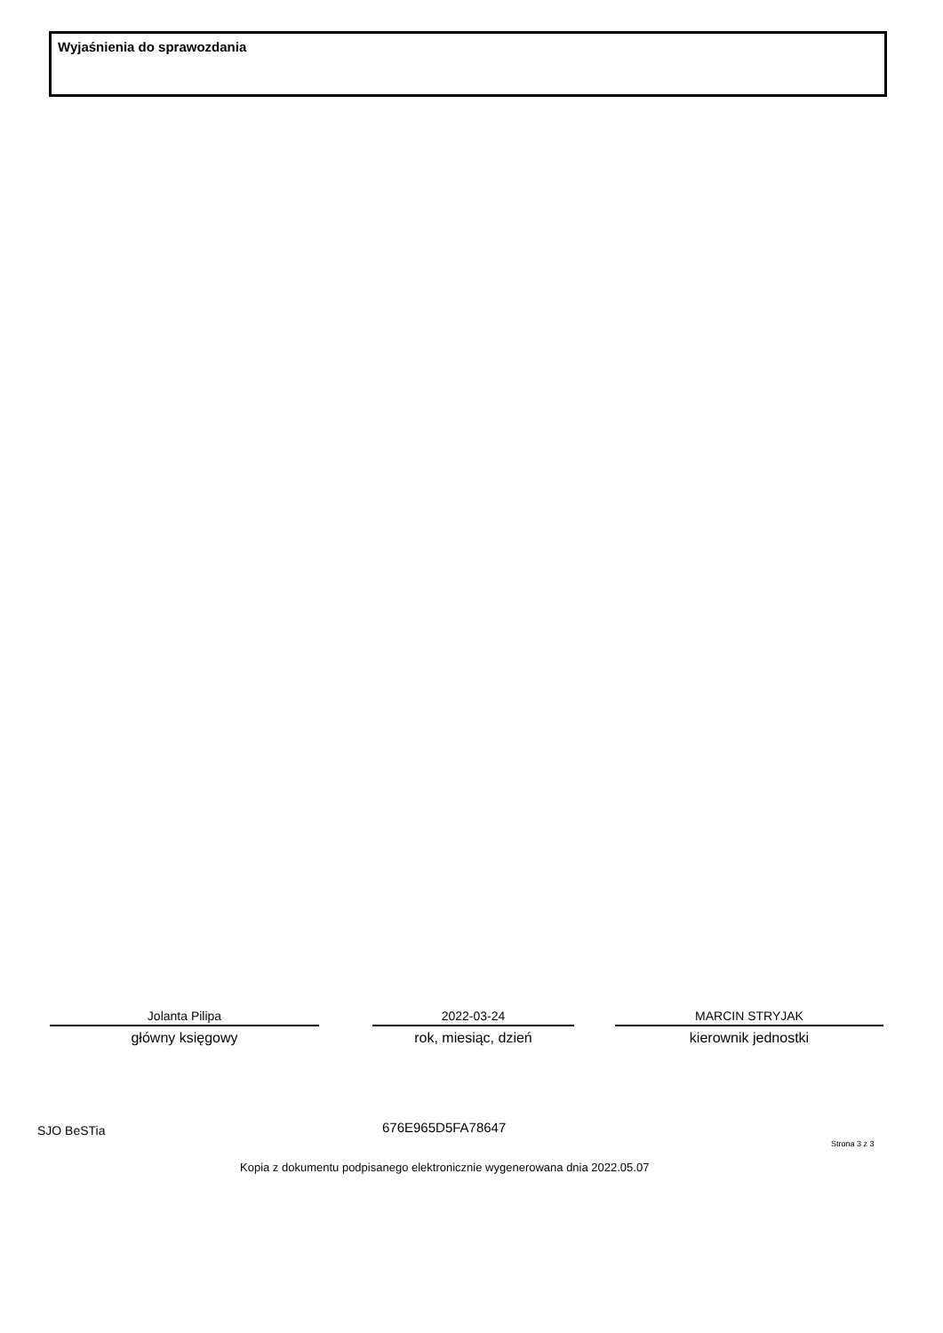Wyjaśnienia do sprawozdania
Jolanta Pilipa
główny księgowy
2022-03-24
rok, miesiąc, dzień
MARCIN STRYJAK
kierownik jednostki
SJO BeSTia 676E965D5FA78647
Strona 3 z 3
Kopia z dokumentu podpisanego elektronicznie wygenerowana dnia 2022.05.07